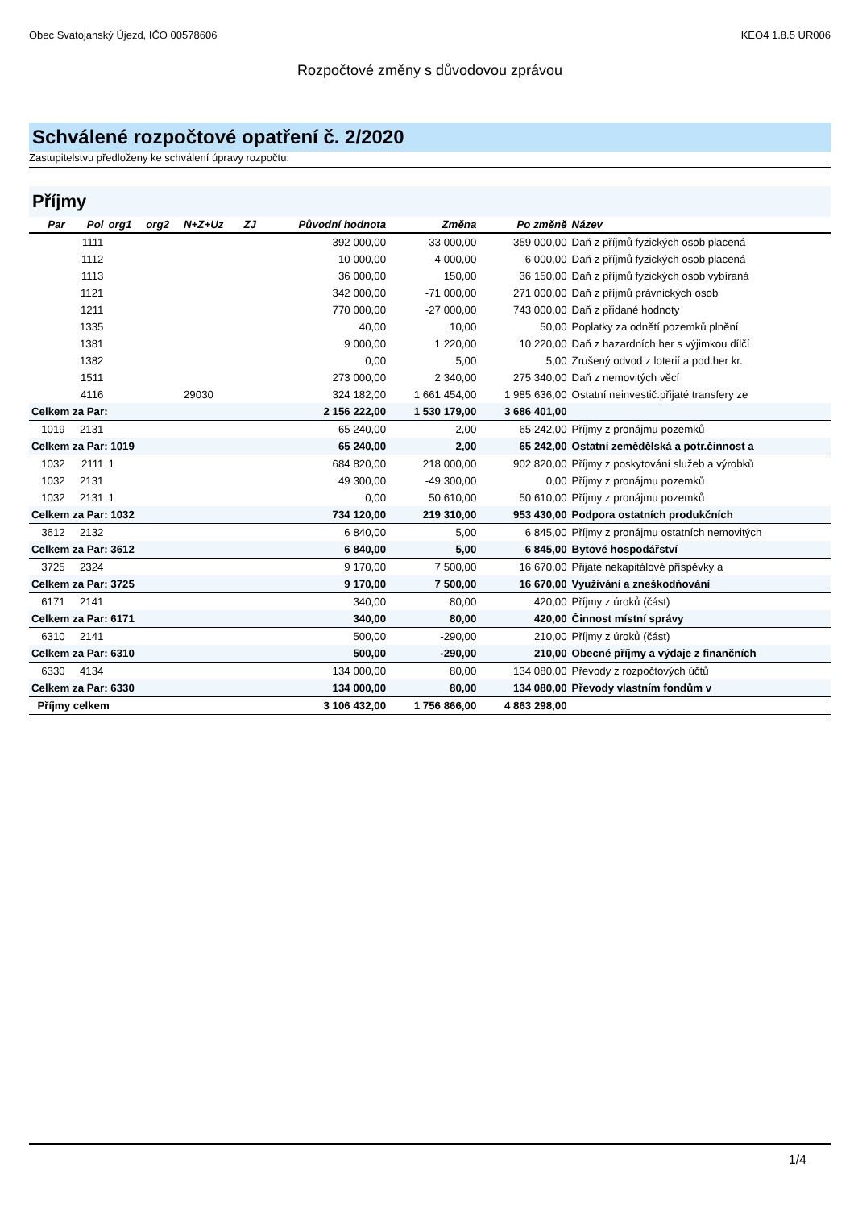Obec Svatojanský Újezd, IČO 00578606 KEO4 1.8.5 UR006
Rozpočtové změny s důvodovou zprávou
Schválené rozpočtové opatření č. 2/2020
Zastupitelstvu předloženy ke schválení úpravy rozpočtu:
Příjmy
| Par | Pol | org1 | org2 | N+Z+Uz | ZJ | Původní hodnota | Změna | Po změně | Název |
| --- | --- | --- | --- | --- | --- | --- | --- | --- | --- |
| | 1111 | | | | | 392 000,00 | -33 000,00 | 359 000,00 | Daň z příjmů fyzických osob placená |
| | 1112 | | | | | 10 000,00 | -4 000,00 | 6 000,00 | Daň z příjmů fyzických osob placená |
| | 1113 | | | | | 36 000,00 | 150,00 | 36 150,00 | Daň z příjmů fyzických osob vybíraná |
| | 1121 | | | | | 342 000,00 | -71 000,00 | 271 000,00 | Daň z příjmů právnických osob |
| | 1211 | | | | | 770 000,00 | -27 000,00 | 743 000,00 | Daň z přidané hodnoty |
| | 1335 | | | | | 40,00 | 10,00 | 50,00 | Poplatky za odnětí pozemků plnění |
| | 1381 | | | | | 9 000,00 | 1 220,00 | 10 220,00 | Daň z hazardních her s výjimkou dílčí |
| | 1382 | | | | | 0,00 | 5,00 | 5,00 | Zrušený odvod z loterií a pod.her kr. |
| | 1511 | | | | | 273 000,00 | 2 340,00 | 275 340,00 | Daň z nemovitých věcí |
| | 4116 | | | 29030 | | 324 182,00 | 1 661 454,00 | 1 985 636,00 | Ostatní neinvestič.přijaté transfery ze |
| Celkem za Par: | | | | | | 2 156 222,00 | 1 530 179,00 | 3 686 401,00 | |
| 1019 | 2131 | | | | | 65 240,00 | 2,00 | 65 242,00 | Příjmy z pronájmu pozemků |
| Celkem za Par: 1019 | | | | | | 65 240,00 | 2,00 | 65 242,00 | Ostatní zemědělská a potr.činnost a |
| 1032 | 2111 | 1 | | | | 684 820,00 | 218 000,00 | 902 820,00 | Příjmy z poskytování služeb a výrobků |
| 1032 | 2131 | | | | | 49 300,00 | -49 300,00 | 0,00 | Příjmy z pronájmu pozemků |
| 1032 | 2131 | 1 | | | | 0,00 | 50 610,00 | 50 610,00 | Příjmy z pronájmu pozemků |
| Celkem za Par: 1032 | | | | | | 734 120,00 | 219 310,00 | 953 430,00 | Podpora ostatních produkčních |
| 3612 | 2132 | | | | | 6 840,00 | 5,00 | 6 845,00 | Příjmy z pronájmu ostatních nemovitých |
| Celkem za Par: 3612 | | | | | | 6 840,00 | 5,00 | 6 845,00 | Bytové hospodářství |
| 3725 | 2324 | | | | | 9 170,00 | 7 500,00 | 16 670,00 | Přijaté nekapitálové příspěvky a |
| Celkem za Par: 3725 | | | | | | 9 170,00 | 7 500,00 | 16 670,00 | Využívání a zneškodňování |
| 6171 | 2141 | | | | | 340,00 | 80,00 | 420,00 | Příjmy z úroků (část) |
| Celkem za Par: 6171 | | | | | | 340,00 | 80,00 | 420,00 | Činnost místní správy |
| 6310 | 2141 | | | | | 500,00 | -290,00 | 210,00 | Příjmy z úroků (část) |
| Celkem za Par: 6310 | | | | | | 500,00 | -290,00 | 210,00 | Obecné příjmy a výdaje z finančních |
| 6330 | 4134 | | | | | 134 000,00 | 80,00 | 134 080,00 | Převody z rozpočtových účtů |
| Celkem za Par: 6330 | | | | | | 134 000,00 | 80,00 | 134 080,00 | Převody vlastním fondům v |
| Příjmy celkem | | | | | | 3 106 432,00 | 1 756 866,00 | 4 863 298,00 | |
1/4